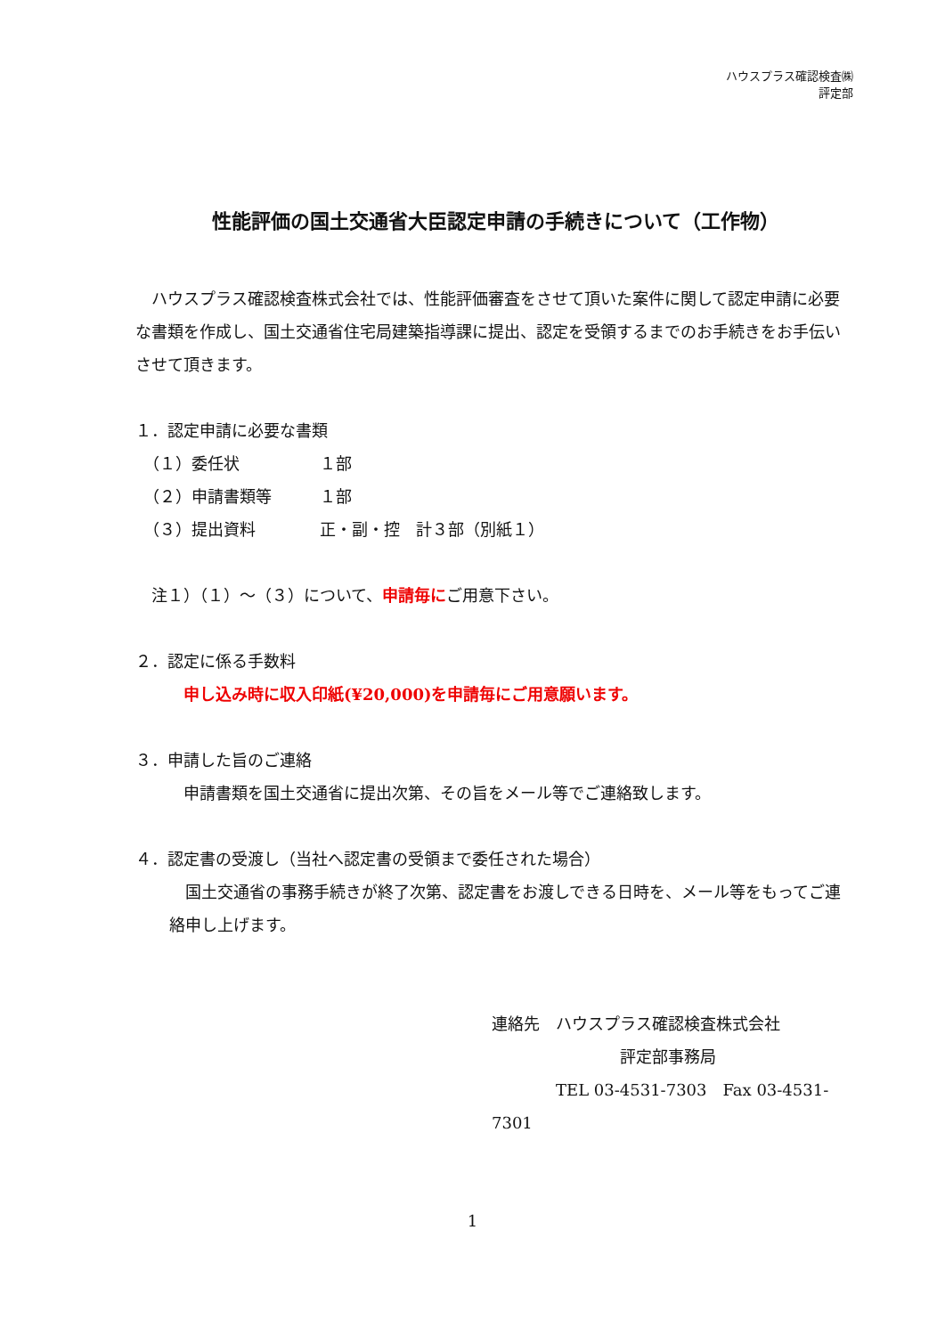ハウスプラス確認検査㈱
評定部
性能評価の国土交通省大臣認定申請の手続きについて（工作物）
　ハウスプラス確認検査株式会社では、性能評価審査をさせて頂いた案件に関して認定申請に必要な書類を作成し、国土交通省住宅局建築指導課に提出、認定を受領するまでのお手続きをお手伝いさせて頂きます。
１．認定申請に必要な書類
　（１）委任状　　　　　１部
　（２）申請書類等　　　１部
　（３）提出資料　　　　正・副・控　計３部（別紙１）
　注１）（１）～（３）について、申請毎にご用意下さい。
２．認定に係る手数料
　　　申し込み時に収入印紙(¥20,000)を申請毎にご用意願います。
３．申請した旨のご連絡
　　　申請書類を国土交通省に提出次第、その旨をメール等でご連絡致します。
４．認定書の受渡し（当社へ認定書の受領まで委任された場合）
　国土交通省の事務手続きが終了次第、認定書をお渡しできる日時を、メール等をもってご連絡申し上げます。
連絡先　ハウスプラス確認検査株式会社
　　　　　　　　評定部事務局
　　　　TEL 03-4531-7303　Fax 03-4531-7301
1